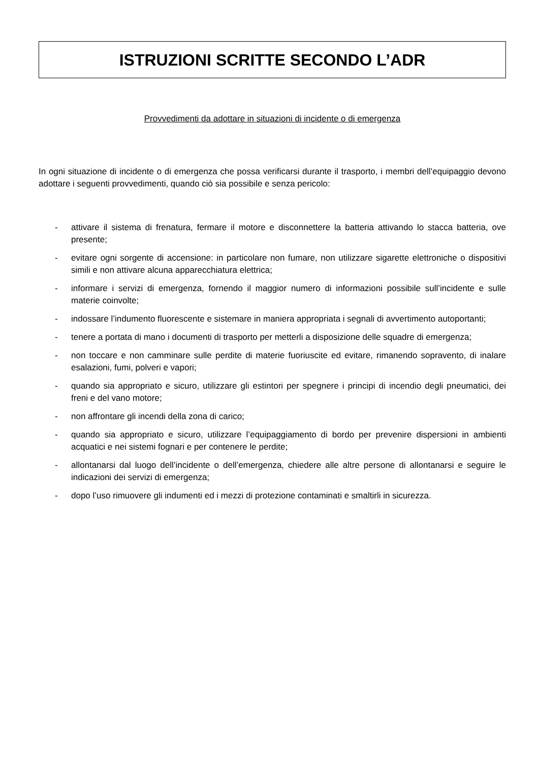ISTRUZIONI SCRITTE SECONDO L’ADR
Provvedimenti da adottare in situazioni di incidente o di emergenza
In ogni situazione di incidente o di emergenza che possa verificarsi durante il trasporto, i membri dell’equipaggio devono adottare i seguenti provvedimenti, quando ciò sia possibile e senza pericolo:
- attivare il sistema di frenatura, fermare il motore e disconnettere la batteria attivando lo stacca batteria, ove presente;
- evitare ogni sorgente di accensione: in particolare non fumare, non utilizzare sigarette elettroniche o dispositivi simili e non attivare alcuna apparecchiatura elettrica;
- informare i servizi di emergenza, fornendo il maggior numero di informazioni possibile sull’incidente e sulle materie coinvolte;
- indossare l’indumento fluorescente e sistemare in maniera appropriata i segnali di avvertimento autoportanti;
- tenere a portata di mano i documenti di trasporto per metterli a disposizione delle squadre di emergenza;
- non toccare e non camminare sulle perdite di materie fuoriuscite ed evitare, rimanendo sopravento, di inalare esalazioni, fumi, polveri e vapori;
- quando sia appropriato e sicuro, utilizzare gli estintori per spegnere i principi di incendio degli pneumatici, dei freni e del vano motore;
- non affrontare gli incendi della zona di carico;
- quando sia appropriato e sicuro, utilizzare l’equipaggiamento di bordo per prevenire dispersioni in ambienti acquatici e nei sistemi fognari e per contenere le perdite;
- allontanarsi dal luogo dell’incidente o dell’emergenza, chiedere alle altre persone di allontanarsi e seguire le indicazioni dei servizi di emergenza;
- dopo l’uso rimuovere gli indumenti ed i mezzi di protezione contaminati e smaltirli in sicurezza.